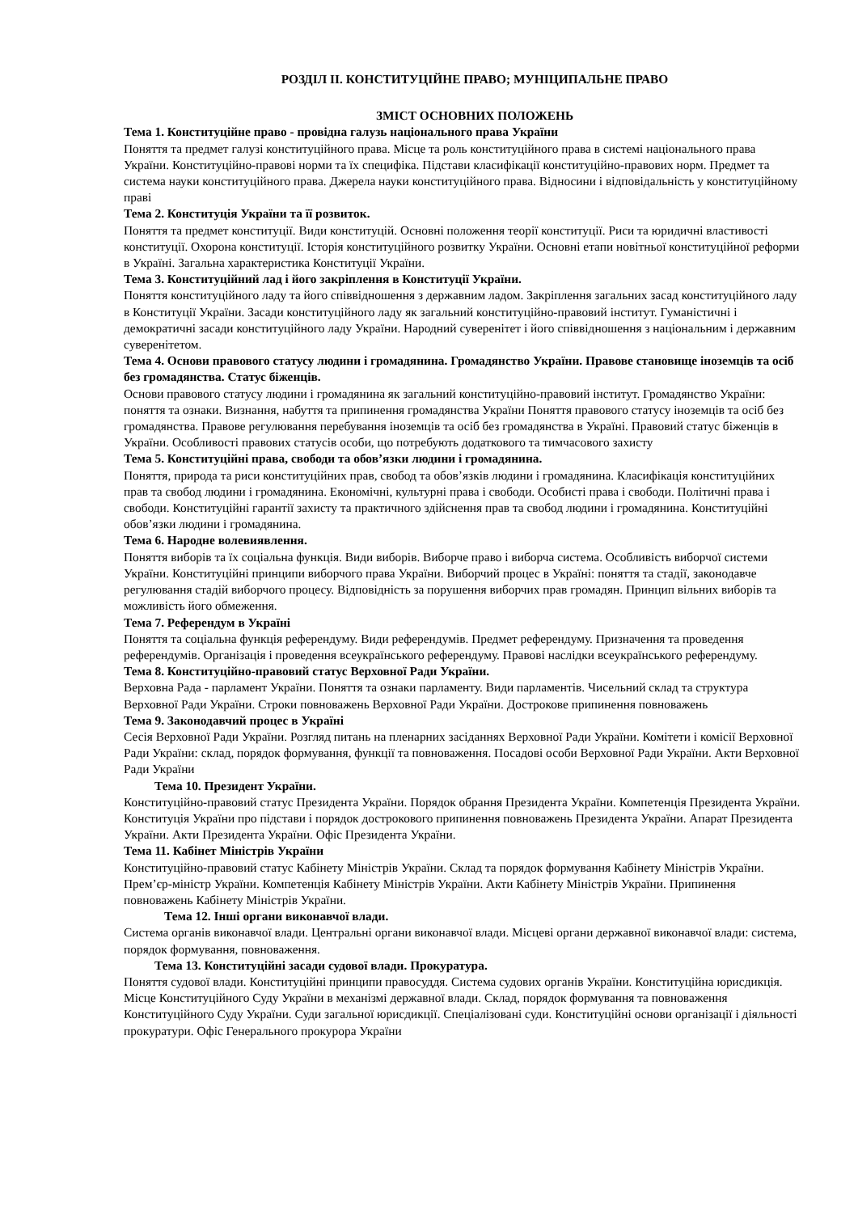РОЗДІЛ ІІ. КОНСТИТУЦІЙНЕ ПРАВО; МУНІЦИПАЛЬНЕ ПРАВО
ЗМІСТ ОСНОВНИХ ПОЛОЖЕНЬ
Тема 1. Конституційне право - провідна галузь національного права України
Поняття та предмет галузі конституційного права. Місце та роль конституційного права в системі національного права України. Конституційно-правові норми та їх специфіка. Підстави класифікації конституційно-правових норм. Предмет та система науки конституційного права. Джерела науки конституційного права. Відносини і відповідальність у конституційному праві
Тема 2. Конституція України та її розвиток.
Поняття та предмет конституції. Види конституцій. Основні положення теорії конституції. Риси та юридичні властивості конституції. Охорона конституції. Історія конституційного розвитку України. Основні етапи новітньої конституційної реформи в Україні. Загальна характеристика Конституції України.
Тема 3. Конституційний лад і його закріплення в Конституції України.
Поняття конституційного ладу та його співвідношення з державним ладом. Закріплення загальних засад конституційного ладу в Конституції України. Засади конституційного ладу як загальний конституційно-правовий інститут. Гуманістичні і демократичні засади конституційного ладу України. Народний суверенітет і його співвідношення з національним і державним суверенітетом.
Тема 4. Основи правового статусу людини і громадянина. Громадянство України. Правове становище іноземців та осіб без громадянства. Статус біженців.
Основи правового статусу людини і громадянина як загальний конституційно-правовий інститут. Громадянство України: поняття та ознаки. Визнання, набуття та припинення громадянства України Поняття правового статусу іноземців та осіб без громадянства. Правове регулювання перебування іноземців та осіб без громадянства в Україні. Правовий статус біженців в України. Особливості правових статусів особи, що потребують додаткового та тимчасового захисту
Тема 5. Конституційні права, свободи та обов’язки людини і громадянина.
Поняття, природа та риси конституційних прав, свобод та обов’язків людини і громадянина. Класифікація конституційних прав та свобод людини і громадянина. Економічні, культурні права і свободи. Особисті права і свободи. Політичні права і свободи. Конституційні гарантії захисту та практичного здійснення прав та свобод людини і громадянина. Конституційні обов’язки людини і громадянина.
Тема 6. Народне волевиявлення.
Поняття виборів та їх соціальна функція. Види виборів. Виборче право і виборча система. Особливість виборчої системи України. Конституційні принципи виборчого права України. Виборчий процес в Україні: поняття та стадії, законодавче регулювання стадій виборчого процесу. Відповідність за порушення виборчих прав громадян. Принцип вільних виборів та можливість його обмеження.
Тема 7. Референдум в Україні
Поняття та соціальна функція референдуму. Види референдумів. Предмет референдуму. Призначення та проведення референдумів. Організація і проведення всеукраїнського референдуму. Правові наслідки всеукраїнського референдуму.
Тема 8. Конституційно-правовий статус Верховної Ради України.
Верховна Рада - парламент України. Поняття та ознаки парламенту. Види парламентів. Чисельний склад та структура Верховної Ради України. Строки повноважень Верховної Ради України. Дострокове припинення повноважень
Тема 9. Законодавчий процес в Україні
Сесія Верховної Ради України. Розгляд питань на пленарних засіданнях Верховної Ради України. Комітети і комісії Верховної Ради України: склад, порядок формування, функції та повноваження. Посадові особи Верховної Ради України. Акти Верховної Ради України
Тема 10. Президент України.
Конституційно-правовий статус Президента України. Порядок обрання Президента України. Компетенція Президента України. Конституція України про підстави і порядок дострокового припинення повноважень Президента України. Апарат Президента України. Акти Президента України. Офіс Президента України.
Тема 11. Кабінет Міністрів України
Конституційно-правовий статус Кабінету Міністрів України. Склад та порядок формування Кабінету Міністрів України. Прем’єр-міністр України. Компетенція Кабінету Міністрів України. Акти Кабінету Міністрів України. Припинення повноважень Кабінету Міністрів України.
Тема 12. Інші органи виконавчої влади.
Система органів виконавчої влади. Центральні органи виконавчої влади. Місцеві органи державної виконавчої влади: система, порядок формування, повноваження.
Тема 13. Конституційні засади судової влади. Прокуратура.
Поняття судової влади. Конституційні принципи правосуддя. Система судових органів України. Конституційна юрисдикція. Місце Конституційного Суду України в механізмі державної влади. Склад, порядок формування та повноваження Конституційного Суду України. Суди загальної юрисдикції. Спеціалізовані суди. Конституційні основи організації і діяльності прокуратури. Офіс Генерального прокурора України